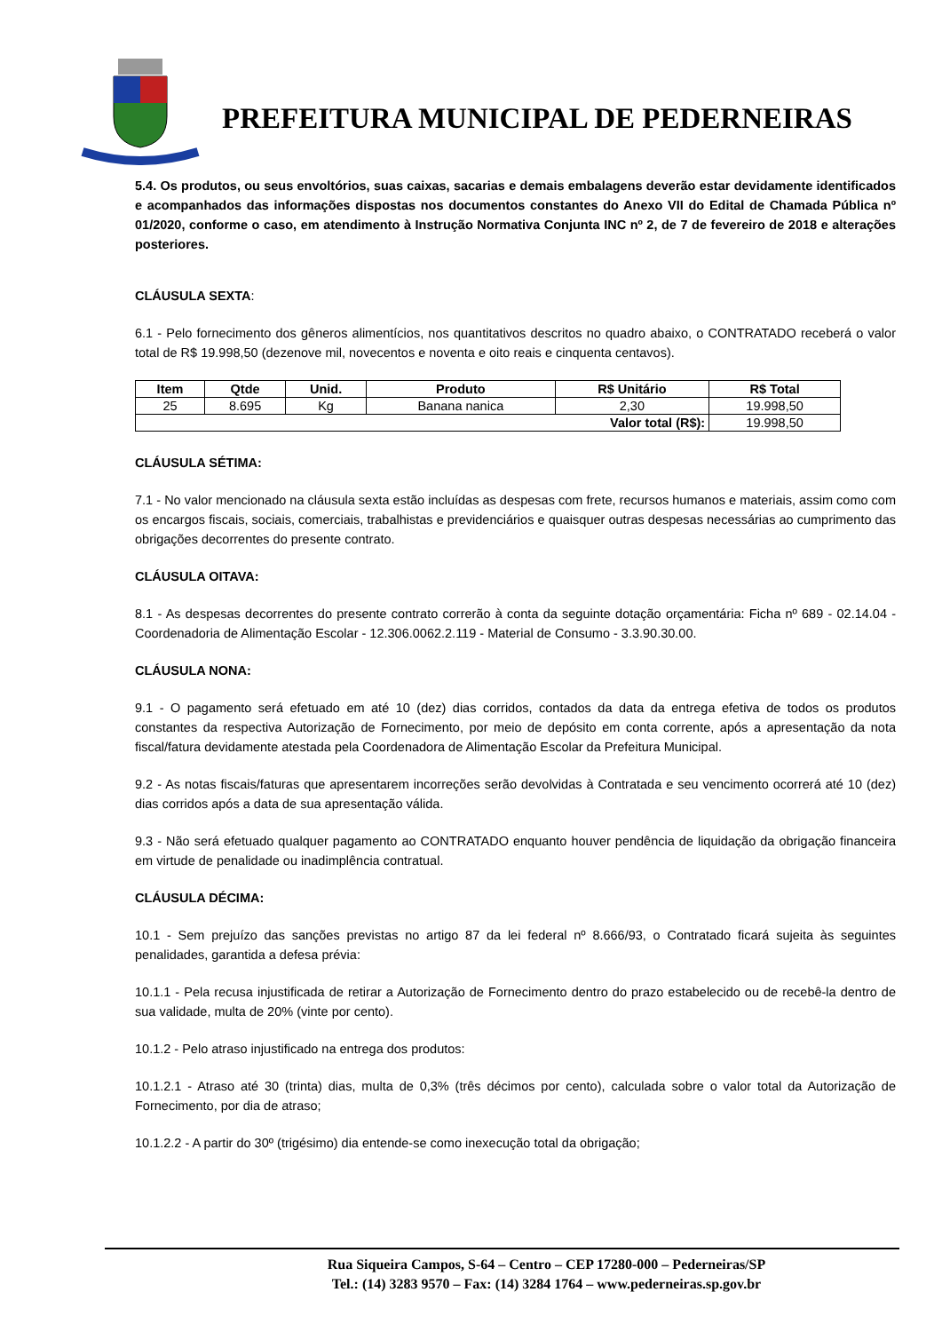PREFEITURA MUNICIPAL DE PEDERNEIRAS
5.4. Os produtos, ou seus envoltórios, suas caixas, sacarias e demais embalagens deverão estar devidamente identificados e acompanhados das informações dispostas nos documentos constantes do Anexo VII do Edital de Chamada Pública nº 01/2020, conforme o caso, em atendimento à Instrução Normativa Conjunta INC nº 2, de 7 de fevereiro de 2018 e alterações posteriores.
CLÁUSULA SEXTA:
6.1 - Pelo fornecimento dos gêneros alimentícios, nos quantitativos descritos no quadro abaixo, o CONTRATADO receberá o valor total de R$ 19.998,50 (dezenove mil, novecentos e noventa e oito reais e cinquenta centavos).
| Item | Qtde | Unid. | Produto | R$ Unitário | R$ Total |
| --- | --- | --- | --- | --- | --- |
| 25 | 8.695 | Kg | Banana nanica | 2,30 | 19.998,50 |
| Valor total (R$): | | | | | 19.998,50 |
CLÁUSULA SÉTIMA:
7.1 - No valor mencionado na cláusula sexta estão incluídas as despesas com frete, recursos humanos e materiais, assim como com os encargos fiscais, sociais, comerciais, trabalhistas e previdenciários e quaisquer outras despesas necessárias ao cumprimento das obrigações decorrentes do presente contrato.
CLÁUSULA OITAVA:
8.1 - As despesas decorrentes do presente contrato correrão à conta da seguinte dotação orçamentária: Ficha nº 689 - 02.14.04 - Coordenadoria de Alimentação Escolar - 12.306.0062.2.119 - Material de Consumo - 3.3.90.30.00.
CLÁUSULA NONA:
9.1 - O pagamento será efetuado em até 10 (dez) dias corridos, contados da data da entrega efetiva de todos os produtos constantes da respectiva Autorização de Fornecimento, por meio de depósito em conta corrente, após a apresentação da nota fiscal/fatura devidamente atestada pela Coordenadora de Alimentação Escolar da Prefeitura Municipal.
9.2 - As notas fiscais/faturas que apresentarem incorreções serão devolvidas à Contratada e seu vencimento ocorrerá até 10 (dez) dias corridos após a data de sua apresentação válida.
9.3 - Não será efetuado qualquer pagamento ao CONTRATADO enquanto houver pendência de liquidação da obrigação financeira em virtude de penalidade ou inadimplência contratual.
CLÁUSULA DÉCIMA:
10.1 - Sem prejuízo das sanções previstas no artigo 87 da lei federal nº 8.666/93, o Contratado ficará sujeita às seguintes penalidades, garantida a defesa prévia:
10.1.1 - Pela recusa injustificada de retirar a Autorização de Fornecimento dentro do prazo estabelecido ou de recebê-la dentro de sua validade, multa de 20% (vinte por cento).
10.1.2 - Pelo atraso injustificado na entrega dos produtos:
10.1.2.1 - Atraso até 30 (trinta) dias, multa de 0,3% (três décimos por cento), calculada sobre o valor total da Autorização de Fornecimento, por dia de atraso;
10.1.2.2 - A partir do 30º (trigésimo) dia entende-se como inexecução total da obrigação;
Rua Siqueira Campos, S-64 – Centro – CEP 17280-000 – Pederneiras/SP
Tel.: (14) 3283 9570 – Fax: (14) 3284 1764 – www.pederneiras.sp.gov.br